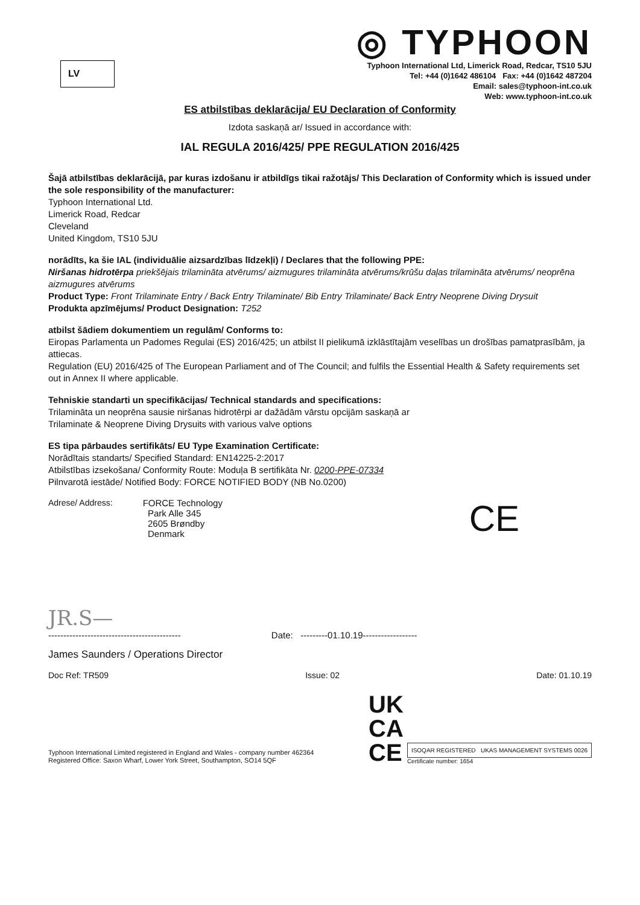LV
◎ TYPHOON
Typhoon International Ltd, Limerick Road, Redcar, TS10 5JU
Tel: +44 (0)1642 486104 Fax: +44 (0)1642 487204
Email: sales@typhoon-int.co.uk
Web: www.typhoon-int.co.uk
ES atbilstības deklarācija/ EU Declaration of Conformity
Izdota saskaņā ar/ Issued in accordance with:
IAL REGULA 2016/425/ PPE REGULATION 2016/425
Šajā atbilstības deklarācijā, par kuras izdošanu ir atbildīgs tikai ražotājs/ This Declaration of Conformity which is issued under the sole responsibility of the manufacturer:
Typhoon International Ltd.
Limerick Road, Redcar
Cleveland
United Kingdom, TS10 5JU
norādīts, ka šie IAL (individuālie aizsardzības līdzekļi) / Declares that the following PPE:
Niršanas hidrotērpa priekšējais trilamināta atvērums/ aizmugures trilamināta atvērums/krūšu daļas trilamināta atvērums/ neoprēna aizmugures atvērums
Product Type: Front Trilaminate Entry / Back Entry Trilaminate/ Bib Entry Trilaminate/ Back Entry Neoprene Diving Drysuit
Produkta apzīmējums/ Product Designation: T252
atbilst šādiem dokumentiem un regulām/ Conforms to:
Eiropas Parlamenta un Padomes Regulai (ES) 2016/425; un atbilst II pielikumā izklāstītajām veselības un drošības pamatprasībām, ja attiecas.
Regulation (EU) 2016/425 of The European Parliament and of The Council; and fulfils the Essential Health & Safety requirements set out in Annex II where applicable.
Tehniskie standarti un specifikācijas/ Technical standards and specifications:
Trilamināta un neoprēna sausie niršanas hidrotērpi ar dažādām vārstu opcijām saskaņā ar
Trilaminate & Neoprene Diving Drysuits with various valve options
ES tipa pārbaudes sertifikāts/ EU Type Examination Certificate:
Norādītais standarts/ Specified Standard: EN14225-2:2017
Atbilstības izsekošana/ Conformity Route: Moduļa B sertifikāta Nr. 0200-PPE-07334
Pilnvarotā iestāde/ Notified Body: FORCE NOTIFIED BODY (NB No.0200)
Adrese/ Address: FORCE Technology
Park Alle 345
2605 Brøndby
Denmark
CE
JR.S—
-------------------------------------------- Date: ---------01.10.19------------------
James Saunders / Operations Director
Doc Ref: TR509 Issue: 02 Date: 01.10.19
Typhoon International Limited registered in England and Wales - company number 462364
Registered Office: Saxon Wharf, Lower York Street, Southampton, SO14 5QF
UK
CA
CE
ISOQAR REGISTERED UKAS MANAGEMENT SYSTEMS 0026
Certificate number: 1654